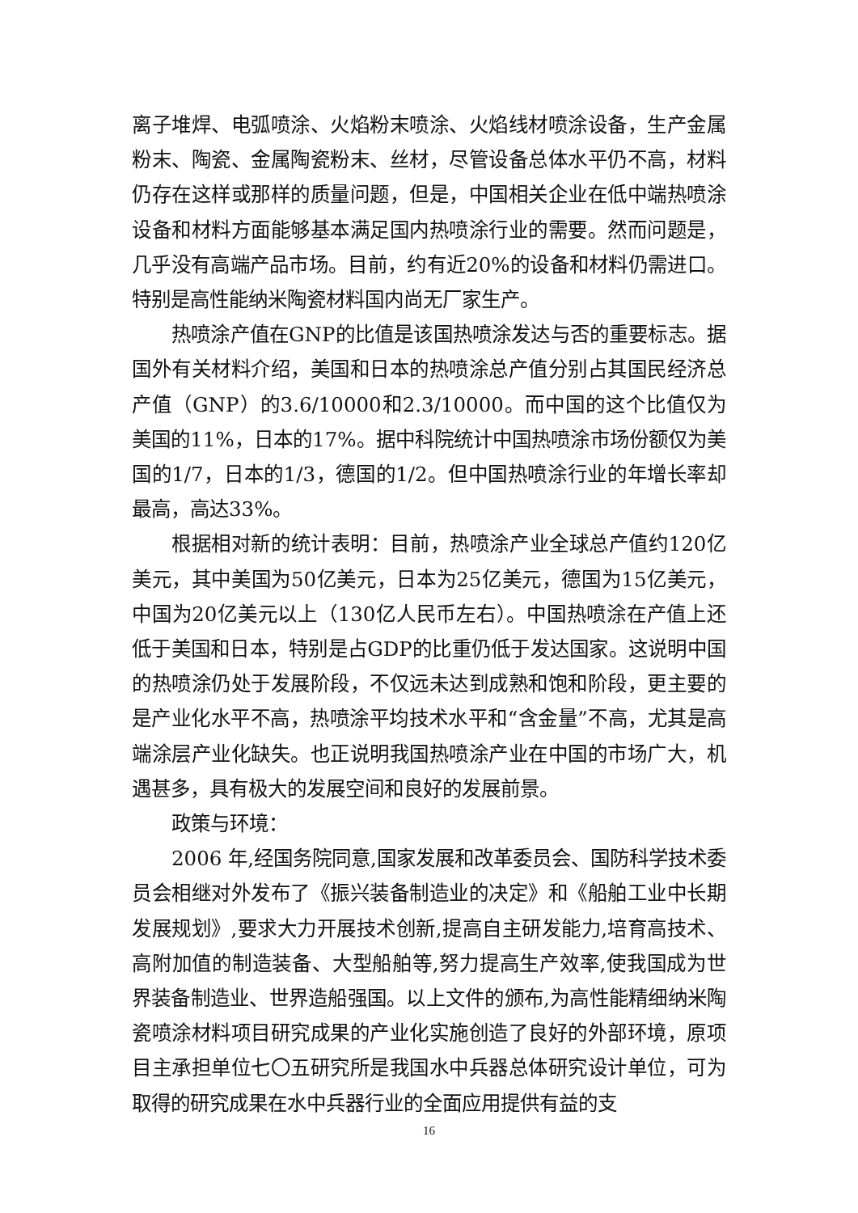离子堆焊、电弧喷涂、火焰粉末喷涂、火焰线材喷涂设备，生产金属粉末、陶瓷、金属陶瓷粉末、丝材，尽管设备总体水平仍不高，材料仍存在这样或那样的质量问题，但是，中国相关企业在低中端热喷涂设备和材料方面能够基本满足国内热喷涂行业的需要。然而问题是，几乎没有高端产品市场。目前，约有近20%的设备和材料仍需进口。特别是高性能纳米陶瓷材料国内尚无厂家生产。
热喷涂产值在GNP的比值是该国热喷涂发达与否的重要标志。据国外有关材料介绍，美国和日本的热喷涂总产值分别占其国民经济总产值（GNP）的3.6/10000和2.3/10000。而中国的这个比值仅为美国的11%，日本的17%。据中科院统计中国热喷涂市场份额仅为美国的1/7，日本的1/3，德国的1/2。但中国热喷涂行业的年增长率却最高，高达33%。
根据相对新的统计表明：目前，热喷涂产业全球总产值约120亿美元，其中美国为50亿美元，日本为25亿美元，德国为15亿美元，中国为20亿美元以上（130亿人民币左右）。中国热喷涂在产值上还低于美国和日本，特别是占GDP的比重仍低于发达国家。这说明中国的热喷涂仍处于发展阶段，不仅远未达到成熟和饱和阶段，更主要的是产业化水平不高，热喷涂平均技术水平和“含金量”不高，尤其是高端涂层产业化缺失。也正说明我国热喷涂产业在中国的市场广大，机遇甚多，具有极大的发展空间和良好的发展前景。
政策与环境：
2006 年,经国务院同意,国家发展和改革委员会、国防科学技术委员会相继对外发布了《振兴装备制造业的决定》和《船舶工业中长期发展规划》,要求大力开展技术创新,提高自主研发能力,培育高技术、高附加值的制造装备、大型船舶等,努力提高生产效率,使我国成为世界装备制造业、世界造船强国。以上文件的颁布,为高性能精细纳米陶瓷喷涂材料项目研究成果的产业化实施创造了良好的外部环境，原项目主承担单位七〇五研究所是我国水中兵器总体研究设计单位，可为取得的研究成果在水中兵器行业的全面应用提供有益的支
16